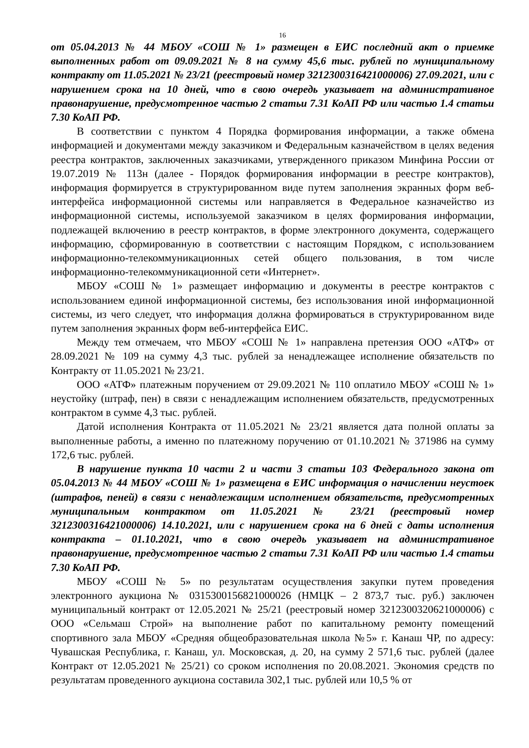16
от 05.04.2013 № 44 МБОУ «СОШ № 1» размещен в ЕИС последний акт о приемке выполненных работ от 09.09.2021 № 8 на сумму 45,6 тыс. рублей по муниципальному контракту от 11.05.2021 № 23/21 (реестровый номер 3212300316421000006) 27.09.2021, или с нарушением срока на 10 дней, что в свою очередь указывает на административное правонарушение, предусмотренное частью 2 статьи 7.31 КоАП РФ или частью 1.4 статьи 7.30 КоАП РФ.
В соответствии с пунктом 4 Порядка формирования информации, а также обмена информацией и документами между заказчиком и Федеральным казначейством в целях ведения реестра контрактов, заключенных заказчиками, утвержденного приказом Минфина России от 19.07.2019 № 113н (далее - Порядок формирования информации в реестре контрактов), информация формируется в структурированном виде путем заполнения экранных форм веб-интерфейса информационной системы или направляется в Федеральное казначейство из информационной системы, используемой заказчиком в целях формирования информации, подлежащей включению в реестр контрактов, в форме электронного документа, содержащего информацию, сформированную в соответствии с настоящим Порядком, с использованием информационно-телекоммуникационных сетей общего пользования, в том числе информационно-телекоммуникационной сети «Интернет».
МБОУ «СОШ № 1» размещает информацию и документы в реестре контрактов с использованием единой информационной системы, без использования иной информационной системы, из чего следует, что информация должна формироваться в структурированном виде путем заполнения экранных форм веб-интерфейса ЕИС.
Между тем отмечаем, что МБОУ «СОШ № 1» направлена претензия ООО «АТФ» от 28.09.2021 № 109 на сумму 4,3 тыс. рублей за ненадлежащее исполнение обязательств по Контракту от 11.05.2021 № 23/21.
ООО «АТФ» платежным поручением от 29.09.2021 № 110 оплатило МБОУ «СОШ № 1» неустойку (штраф, пен) в связи с ненадлежащим исполнением обязательств, предусмотренных контрактом в сумме 4,3 тыс. рублей.
Датой исполнения Контракта от 11.05.2021 № 23/21 является дата полной оплаты за выполненные работы, а именно по платежному поручению от 01.10.2021 № 371986 на сумму 172,6 тыс. рублей.
В нарушение пункта 10 части 2 и части 3 статьи 103 Федерального закона от 05.04.2013 № 44 МБОУ «СОШ № 1» размещена в ЕИС информация о начислении неустоек (штрафов, пеней) в связи с ненадлежащим исполнением обязательств, предусмотренных муниципальным контрактом от 11.05.2021 № 23/21 (реестровый номер 3212300316421000006) 14.10.2021, или с нарушением срока на 6 дней с даты исполнения контракта – 01.10.2021, что в свою очередь указывает на административное правонарушение, предусмотренное частью 2 статьи 7.31 КоАП РФ или частью 1.4 статьи 7.30 КоАП РФ.
МБОУ «СОШ № 5» по результатам осуществления закупки путем проведения электронного аукциона № 0315300156821000026 (НМЦК – 2 873,7 тыс. руб.) заключен муниципальный контракт от 12.05.2021 № 25/21 (реестровый номер 3212300320621000006) с ООО «Сельмаш Строй» на выполнение работ по капитальному ремонту помещений спортивного зала МБОУ «Средняя общеобразовательная школа №5» г. Канаш ЧР, по адресу: Чувашская Республика, г. Канаш, ул. Московская, д. 20, на сумму 2 571,6 тыс. рублей (далее Контракт от 12.05.2021 № 25/21) со сроком исполнения по 20.08.2021. Экономия средств по результатам проведенного аукциона составила 302,1 тыс. рублей или 10,5 % от